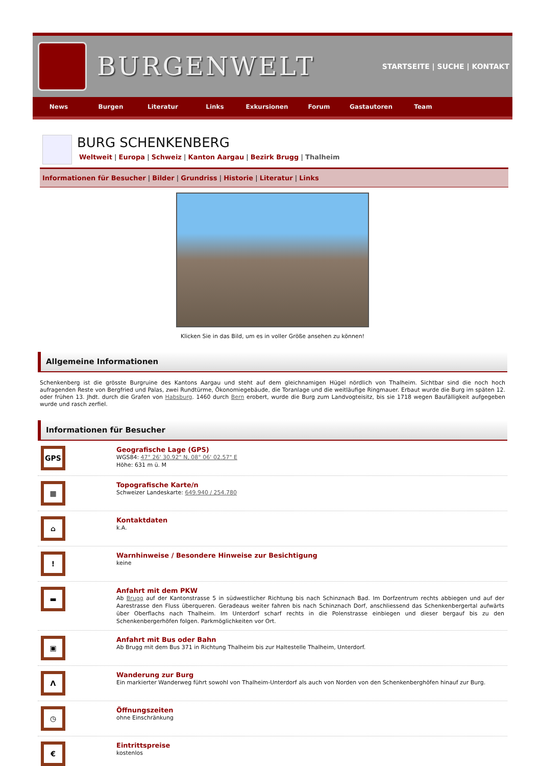BURGENWELT
STARTSEITE | SUCHE | KONTAKT
News Burgen Literatur Links Exkursionen Forum Gastautoren Team
BURG SCHENKENBERG
Weltweit | Europa | Schweiz | Kanton Aargau | Bezirk Brugg | Thalheim
Informationen für Besucher | Bilder | Grundriss | Historie | Literatur | Links
Klicken Sie in das Bild, um es in voller Größe ansehen zu können!
Allgemeine Informationen
Schenkenberg ist die grösste Burgruine des Kantons Aargau und steht auf dem gleichnamigen Hügel nördlich von Thalheim. Sichtbar sind die noch hoch aufragenden Reste von Bergfried und Palas, zwei Rundtürme, Ökonomiegebäude, die Toranlage und die weitläufige Ringmauer. Erbaut wurde die Burg im späten 12. oder frühen 13. Jhdt. durch die Grafen von Habsburg. 1460 durch Bern erobert, wurde die Burg zum Landvogteisitz, bis sie 1718 wegen Baufälligkeit aufgegeben wurde und rasch zerfiel.
Informationen für Besucher
GPS
Geografische Lage (GPS)
WGS84: 47° 26' 30.92" N, 08° 06' 02.57" E
Höhe: 631 m ü. M
▦
Topografische Karte/n
Schweizer Landeskarte: 649.940 / 254.780
⌂
Kontaktdaten
k.A.
!
Warnhinweise / Besondere Hinweise zur Besichtigung
keine
▬
Anfahrt mit dem PKW
Ab Brugg auf der Kantonstrasse 5 in südwestlicher Richtung bis nach Schinznach Bad. Im Dorfzentrum rechts abbiegen und auf der Aarestrasse den Fluss überqueren. Geradeaus weiter fahren bis nach Schinznach Dorf, anschliessend das Schenkenbergertal aufwärts über Oberflachs nach Thalheim. Im Unterdorf scharf rechts in die Polenstrasse einbiegen und dieser bergauf bis zu den Schenkenbergerhöfen folgen. Parkmöglichkeiten vor Ort.
▣
Anfahrt mit Bus oder Bahn
Ab Brugg mit dem Bus 371 in Richtung Thalheim bis zur Haltestelle Thalheim, Unterdorf.
Λ
Wanderung zur Burg
Ein markierter Wanderweg führt sowohl von Thalheim-Unterdorf als auch von Norden von den Schenkenberghöfen hinauf zur Burg.
◷
Öffnungszeiten
ohne Einschränkung
€
Eintrittspreise
kostenlos